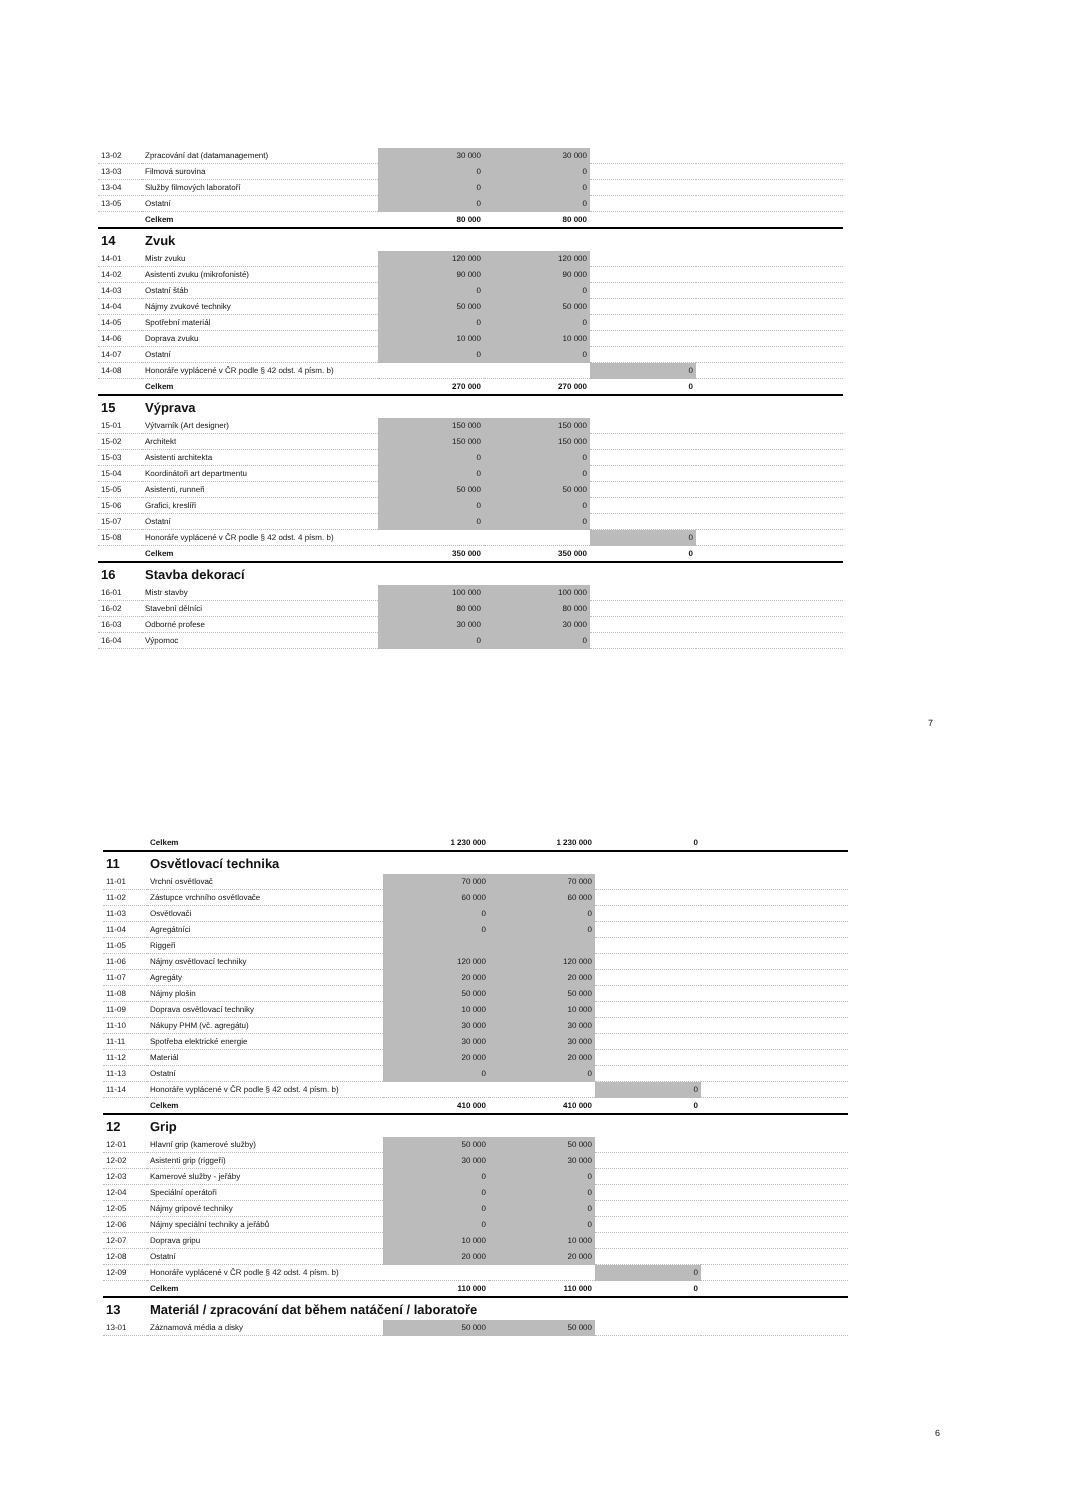| 13-02 | Zpracování dat (datamanagement) | 30 000 | 30 000 | | |
| 13-03 | Filmová surovina | 0 | 0 | | |
| 13-04 | Služby filmových laboratoří | 0 | 0 | | |
| 13-05 | Ostatní | 0 | 0 | | |
| | Celkem | 80 000 | 80 000 | | |
| 14 | Zvuk | | | | |
| 14-01 | Mistr zvuku | 120 000 | 120 000 | | |
| 14-02 | Asistenti zvuku (mikrofonisté) | 90 000 | 90 000 | | |
| 14-03 | Ostatní štáb | 0 | 0 | | |
| 14-04 | Nájmy zvukové techniky | 50 000 | 50 000 | | |
| 14-05 | Spotřební materiál | 0 | 0 | | |
| 14-06 | Doprava zvuku | 10 000 | 10 000 | | |
| 14-07 | Ostatní | 0 | 0 | | |
| 14-08 | Honoráře vyplácené v ČR podle § 42 odst. 4 písm. b) | | | 0 | |
| | Celkem | 270 000 | 270 000 | 0 | |
| 15 | Výprava | | | | |
| 15-01 | Výtvarník (Art designer) | 150 000 | 150 000 | | |
| 15-02 | Architekt | 150 000 | 150 000 | | |
| 15-03 | Asistenti architekta | 0 | 0 | | |
| 15-04 | Koordinátoři art departmentu | 0 | 0 | | |
| 15-05 | Asistenti, runneři | 50 000 | 50 000 | | |
| 15-06 | Grafici, kreslíři | 0 | 0 | | |
| 15-07 | Ostatní | 0 | 0 | | |
| 15-08 | Honoráře vyplácené v ČR podle § 42 odst. 4 písm. b) | | | 0 | |
| | Celkem | 350 000 | 350 000 | 0 | |
| 16 | Stavba dekorací | | | | |
| 16-01 | Mistr stavby | 100 000 | 100 000 | | |
| 16-02 | Stavební dělníci | 80 000 | 80 000 | | |
| 16-03 | Odborné profese | 30 000 | 30 000 | | |
| 16-04 | Výpomoc | 0 | 0 | | |
7
| | Celkem | 1 230 000 | 1 230 000 | 0 | |
| 11 | Osvětlovací technika | | | | |
| 11-01 | Vrchní osvětlovač | 70 000 | 70 000 | | |
| 11-02 | Zástupce vrchního osvětlovače | 60 000 | 60 000 | | |
| 11-03 | Osvětlovači | 0 | 0 | | |
| 11-04 | Agregátníci | 0 | 0 | | |
| 11-05 | Riggeři | | | | |
| 11-06 | Nájmy osvětlovací techniky | 120 000 | 120 000 | | |
| 11-07 | Agregáty | 20 000 | 20 000 | | |
| 11-08 | Nájmy plošin | 50 000 | 50 000 | | |
| 11-09 | Doprava osvětlovací techniky | 10 000 | 10 000 | | |
| 11-10 | Nákupy PHM (vč. agregátu) | 30 000 | 30 000 | | |
| 11-11 | Spotřeba elektrické energie | 30 000 | 30 000 | | |
| 11-12 | Materiál | 20 000 | 20 000 | | |
| 11-13 | Ostatní | 0 | 0 | | |
| 11-14 | Honoráře vyplácené v ČR podle § 42 odst. 4 písm. b) | | | 0 | |
| | Celkem | 410 000 | 410 000 | 0 | |
| 12 | Grip | | | | |
| 12-01 | Hlavní grip (kamerové služby) | 50 000 | 50 000 | | |
| 12-02 | Asistenti grip (riggeři) | 30 000 | 30 000 | | |
| 12-03 | Kamerové služby - jeřáby | 0 | 0 | | |
| 12-04 | Speciální operátoři | 0 | 0 | | |
| 12-05 | Nájmy gripové techniky | 0 | 0 | | |
| 12-06 | Nájmy speciální techniky a jeřábů | 0 | 0 | | |
| 12-07 | Doprava gripu | 10 000 | 10 000 | | |
| 12-08 | Ostatní | 20 000 | 20 000 | | |
| 12-09 | Honoráře vyplácené v ČR podle § 42 odst. 4 písm. b) | | | 0 | |
| | Celkem | 110 000 | 110 000 | 0 | |
| 13 | Materiál / zpracování dat během natáčení / laboratoře | | | | |
| 13-01 | Záznamová média a disky | 50 000 | 50 000 | | |
6